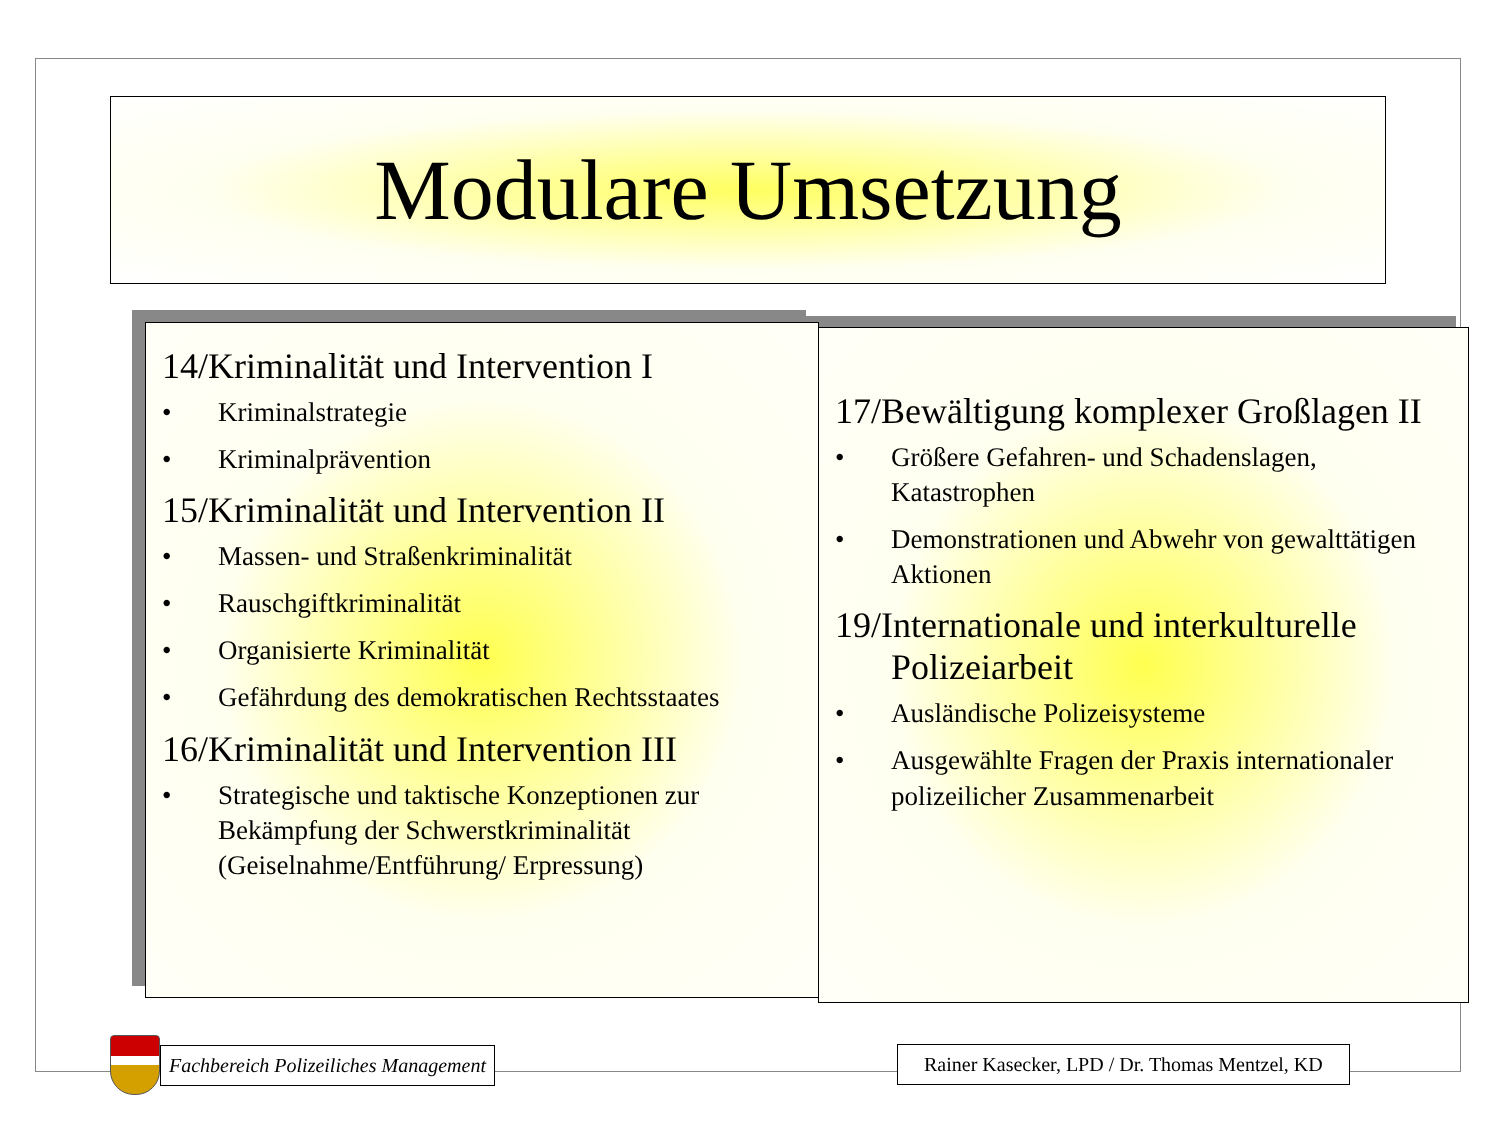Modulare Umsetzung
14/Kriminalität und Intervention I
• Kriminalstrategie
• Kriminalprävention
15/Kriminalität und Intervention II
• Massen- und Straßenkriminalität
• Rauschgiftkriminalität
• Organisierte Kriminalität
• Gefährdung des demokratischen Rechtsstaates
16/Kriminalität und Intervention III
• Strategische und taktische Konzeptionen zur Bekämpfung der Schwerstkriminalität (Geiselnahme/Entführung/ Erpressung)
17/Bewältigung komplexer Großlagen II
• Größere Gefahren- und Schadenslagen, Katastrophen
• Demonstrationen und Abwehr von gewalttätigen Aktionen
19/Internationale und interkulturelle Polizeiarbeit
• Ausländische Polizeisysteme
• Ausgewählte Fragen der Praxis internationaler polizeilicher Zusammenarbeit
Fachbereich Polizeiliches Management
Rainer Kasecker, LPD / Dr. Thomas Mentzel, KD